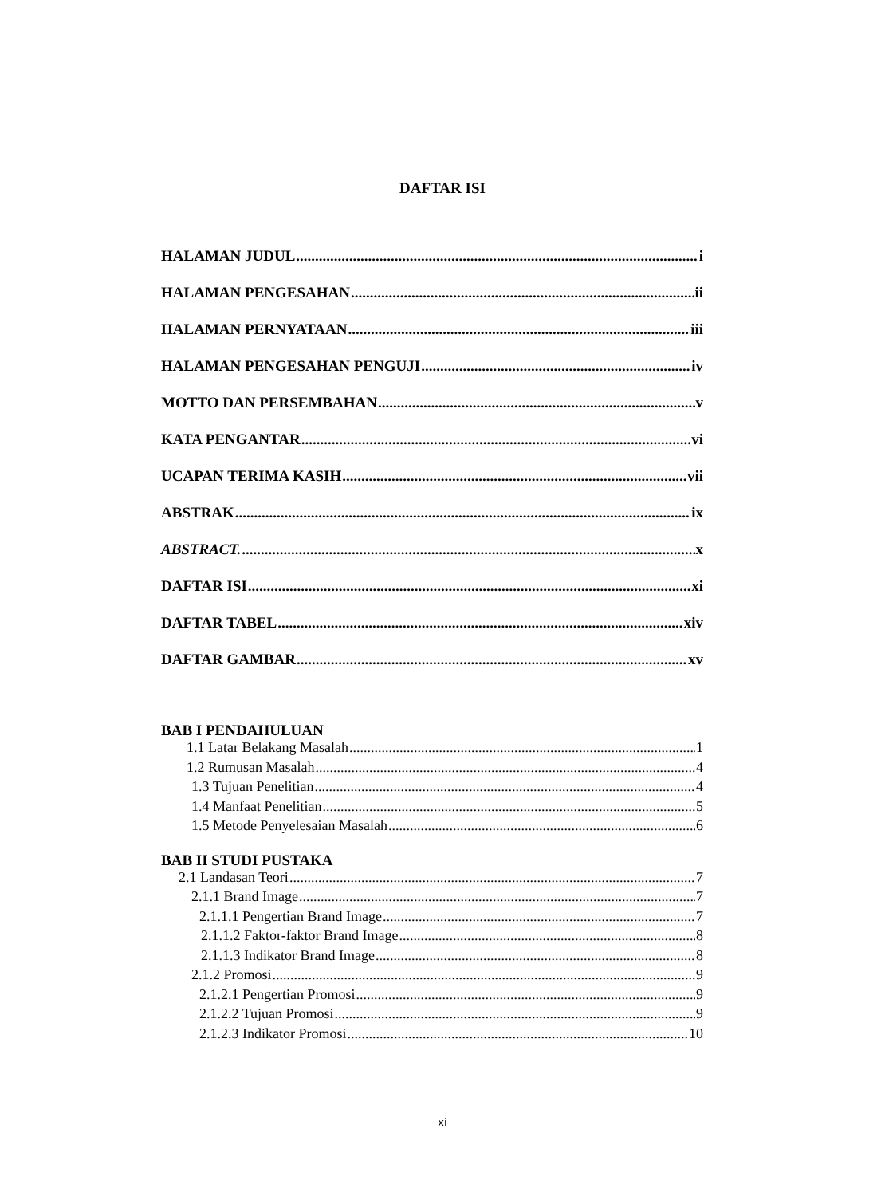DAFTAR ISI
HALAMAN JUDUL i
HALAMAN PENGESAHAN ii
HALAMAN PERNYATAAN iii
HALAMAN PENGESAHAN PENGUJI iv
MOTTO DAN PERSEMBAHAN v
KATA PENGANTAR vi
UCAPAN TERIMA KASIH vii
ABSTRAK ix
ABSTRACT. x
DAFTAR ISI xi
DAFTAR TABEL xiv
DAFTAR GAMBAR xv
BAB I PENDAHULUAN
1.1 Latar Belakang Masalah 1
1.2 Rumusan Masalah 4
1.3 Tujuan Penelitian 4
1.4 Manfaat Penelitian 5
1.5 Metode Penyelesaian Masalah 6
BAB II STUDI PUSTAKA
2.1 Landasan Teori 7
2.1.1 Brand Image 7
2.1.1.1 Pengertian Brand Image 7
2.1.1.2 Faktor-faktor Brand Image 8
2.1.1.3 Indikator Brand Image 8
2.1.2 Promosi 9
2.1.2.1 Pengertian Promosi 9
2.1.2.2 Tujuan Promosi 9
2.1.2.3 Indikator Promosi 10
xi